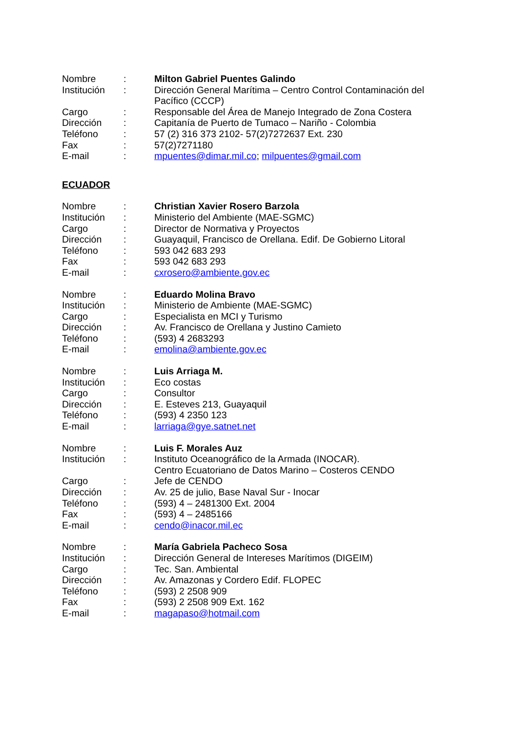Nombre : Milton Gabriel Puentes Galindo
Institución
: Dirección General Marítima – Centro Control Contaminación del Pacífico (CCCP)
Cargo : Responsable del Área de Manejo Integrado de Zona Costera
Dirección : Capitanía de Puerto de Tumaco – Nariño - Colombia
Teléfono : 57 (2) 316 373 2102- 57(2)7272637 Ext. 230
Fax : 57(2)7271180
E-mail : mpuentes@dimar.mil.co; milpuentes@gmail.com
ECUADOR
Nombre : Christian Xavier Rosero Barzola
Institución
: Ministerio del Ambiente (MAE-SGMC)
Cargo : Director de Normativa y Proyectos
Dirección : Guayaquil, Francisco de Orellana. Edif. De Gobierno Litoral
Teléfono : 593 042 683 293
Fax : 593 042 683 293
E-mail : cxrosero@ambiente.gov.ec
Nombre : Eduardo Molina Bravo
Institución
: Ministerio de Ambiente (MAE-SGMC)
Cargo : Especialista en MCI y Turismo
Dirección : Av. Francisco de Orellana y Justino Camieto
Teléfono : (593) 4 2683293
E-mail : emolina@ambiente.gov.ec
Nombre : Luis Arriaga M.
Institución
: Eco costas
Cargo : Consultor
Dirección : E. Esteves 213, Guayaquil
Teléfono : (593) 4 2350 123
E-mail : larriaga@gye.satnet.net
Nombre : Luis F. Morales Auz
Institución
: Instituto Oceanográfico de la Armada (INOCAR).
Centro Ecuatoriano de Datos Marino – Costeros CENDO
Cargo : Jefe de CENDO
Dirección : Av. 25 de julio, Base Naval Sur - Inocar
Teléfono : (593) 4 – 2481300 Ext. 2004
Fax : (593) 4 – 2485166
E-mail : cendo@inacor.mil.ec
Nombre : María Gabriela Pacheco Sosa
Institución
: Dirección General de Intereses Marítimos (DIGEIM)
Cargo : Tec. San. Ambiental
Dirección : Av. Amazonas y Cordero Edif. FLOPEC
Teléfono : (593) 2 2508 909
Fax : (593) 2 2508 909 Ext. 162
E-mail : magapaso@hotmail.com